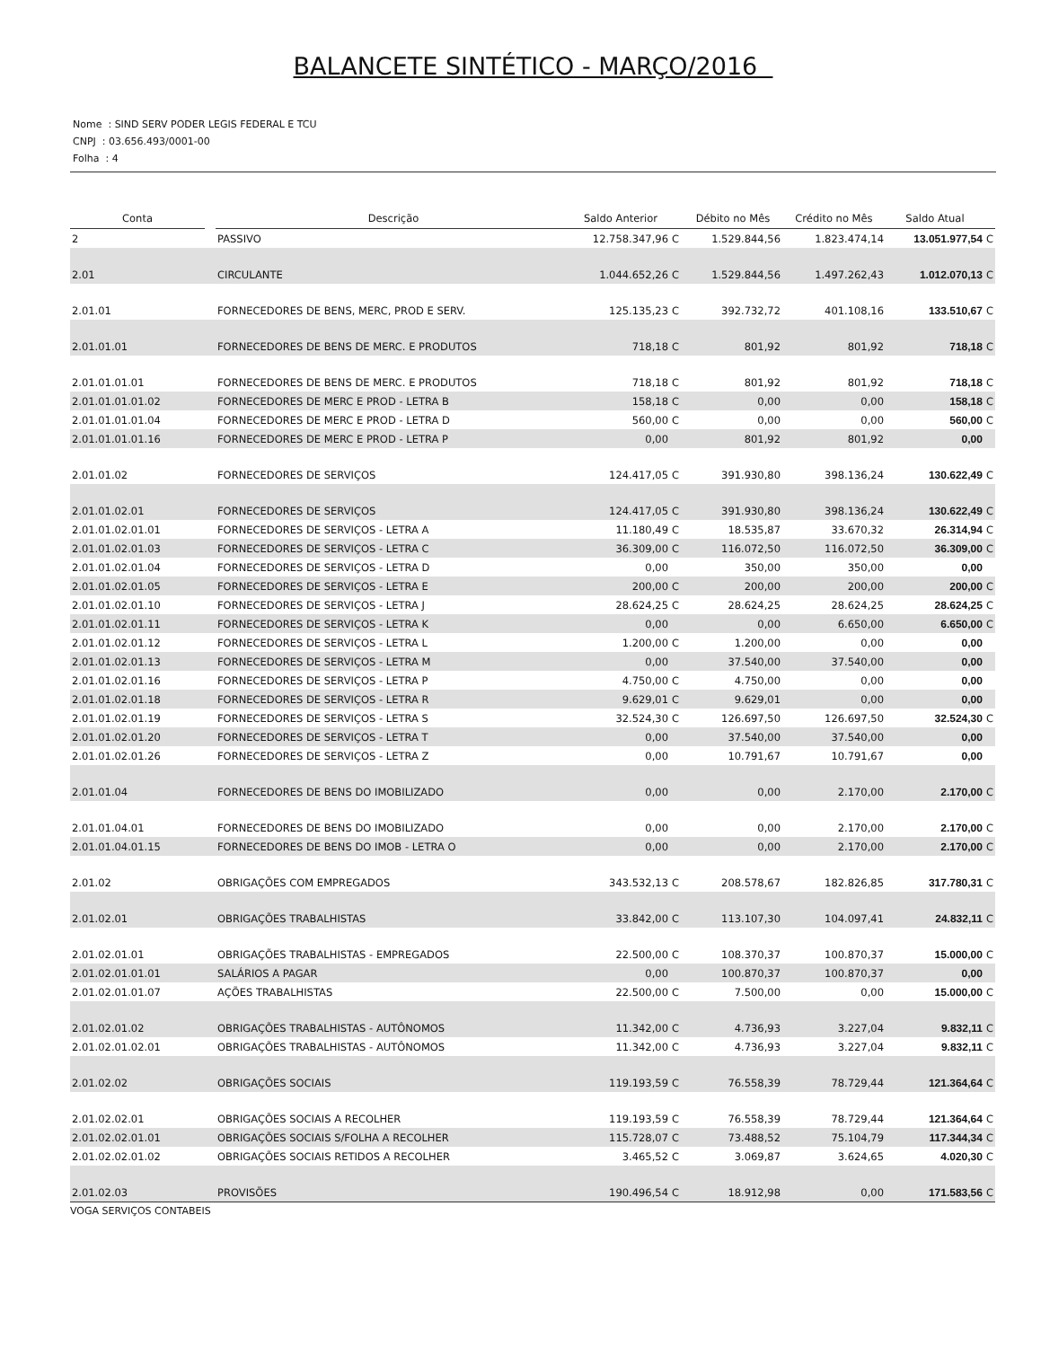BALANCETE SINTÉTICO - MARÇO/2016
Nome : SIND SERV PODER LEGIS FEDERAL E TCU
CNPJ : 03.656.493/0001-00
Folha : 4
| Conta | | Descrição | Saldo Anterior | | Débito no Mês | Crédito no Mês | Saldo Atual | |
| --- | --- | --- | --- | --- | --- | --- | --- | --- |
| 2 | | PASSIVO | 12.758.347,96 | C | 1.529.844,56 | 1.823.474,14 | 13.051.977,54 | C |
| 2.01 | | CIRCULANTE | 1.044.652,26 | C | 1.529.844,56 | 1.497.262,43 | 1.012.070,13 | C |
| 2.01.01 | | FORNECEDORES DE BENS, MERC, PROD E SERV. | 125.135,23 | C | 392.732,72 | 401.108,16 | 133.510,67 | C |
| 2.01.01.01 | | FORNECEDORES DE BENS DE MERC. E PRODUTOS | 718,18 | C | 801,92 | 801,92 | 718,18 | C |
| 2.01.01.01.01 | | FORNECEDORES DE BENS DE MERC. E PRODUTOS | 718,18 | C | 801,92 | 801,92 | 718,18 | C |
| 2.01.01.01.01.02 | | FORNECEDORES DE MERC E PROD - LETRA B | 158,18 | C | 0,00 | 0,00 | 158,18 | C |
| 2.01.01.01.01.04 | | FORNECEDORES DE MERC E PROD - LETRA D | 560,00 | C | 0,00 | 0,00 | 560,00 | C |
| 2.01.01.01.01.16 | | FORNECEDORES DE MERC E PROD - LETRA P | 0,00 | | 801,92 | 801,92 | 0,00 | |
| 2.01.01.02 | | FORNECEDORES DE SERVIÇOS | 124.417,05 | C | 391.930,80 | 398.136,24 | 130.622,49 | C |
| 2.01.01.02.01 | | FORNECEDORES DE SERVIÇOS | 124.417,05 | C | 391.930,80 | 398.136,24 | 130.622,49 | C |
| 2.01.01.02.01.01 | | FORNECEDORES DE SERVIÇOS - LETRA A | 11.180,49 | C | 18.535,87 | 33.670,32 | 26.314,94 | C |
| 2.01.01.02.01.03 | | FORNECEDORES DE SERVIÇOS - LETRA C | 36.309,00 | C | 116.072,50 | 116.072,50 | 36.309,00 | C |
| 2.01.01.02.01.04 | | FORNECEDORES DE SERVIÇOS - LETRA D | 0,00 | | 350,00 | 350,00 | 0,00 | |
| 2.01.01.02.01.05 | | FORNECEDORES DE SERVIÇOS - LETRA E | 200,00 | C | 200,00 | 200,00 | 200,00 | C |
| 2.01.01.02.01.10 | | FORNECEDORES DE SERVIÇOS - LETRA J | 28.624,25 | C | 28.624,25 | 28.624,25 | 28.624,25 | C |
| 2.01.01.02.01.11 | | FORNECEDORES DE SERVIÇOS - LETRA K | 0,00 | | 0,00 | 6.650,00 | 6.650,00 | C |
| 2.01.01.02.01.12 | | FORNECEDORES DE SERVIÇOS - LETRA L | 1.200,00 | C | 1.200,00 | 0,00 | 0,00 | |
| 2.01.01.02.01.13 | | FORNECEDORES DE SERVIÇOS - LETRA M | 0,00 | | 37.540,00 | 37.540,00 | 0,00 | |
| 2.01.01.02.01.16 | | FORNECEDORES DE SERVIÇOS - LETRA P | 4.750,00 | C | 4.750,00 | 0,00 | 0,00 | |
| 2.01.01.02.01.18 | | FORNECEDORES DE SERVIÇOS - LETRA R | 9.629,01 | C | 9.629,01 | 0,00 | 0,00 | |
| 2.01.01.02.01.19 | | FORNECEDORES DE SERVIÇOS - LETRA S | 32.524,30 | C | 126.697,50 | 126.697,50 | 32.524,30 | C |
| 2.01.01.02.01.20 | | FORNECEDORES DE SERVIÇOS - LETRA T | 0,00 | | 37.540,00 | 37.540,00 | 0,00 | |
| 2.01.01.02.01.26 | | FORNECEDORES DE SERVIÇOS - LETRA Z | 0,00 | | 10.791,67 | 10.791,67 | 0,00 | |
| 2.01.01.04 | | FORNECEDORES DE BENS DO IMOBILIZADO | 0,00 | | 0,00 | 2.170,00 | 2.170,00 | C |
| 2.01.01.04.01 | | FORNECEDORES DE BENS DO IMOBILIZADO | 0,00 | | 0,00 | 2.170,00 | 2.170,00 | C |
| 2.01.01.04.01.15 | | FORNECEDORES DE BENS DO IMOB - LETRA O | 0,00 | | 0,00 | 2.170,00 | 2.170,00 | C |
| 2.01.02 | | OBRIGAÇÕES COM EMPREGADOS | 343.532,13 | C | 208.578,67 | 182.826,85 | 317.780,31 | C |
| 2.01.02.01 | | OBRIGAÇÕES TRABALHISTAS | 33.842,00 | C | 113.107,30 | 104.097,41 | 24.832,11 | C |
| 2.01.02.01.01 | | OBRIGAÇÕES TRABALHISTAS - EMPREGADOS | 22.500,00 | C | 108.370,37 | 100.870,37 | 15.000,00 | C |
| 2.01.02.01.01.01 | | SALÁRIOS A PAGAR | 0,00 | | 100.870,37 | 100.870,37 | 0,00 | |
| 2.01.02.01.01.07 | | AÇÕES TRABALHISTAS | 22.500,00 | C | 7.500,00 | 0,00 | 15.000,00 | C |
| 2.01.02.01.02 | | OBRIGAÇÕES TRABALHISTAS - AUTÔNOMOS | 11.342,00 | C | 4.736,93 | 3.227,04 | 9.832,11 | C |
| 2.01.02.01.02.01 | | OBRIGAÇÕES TRABALHISTAS - AUTÔNOMOS | 11.342,00 | C | 4.736,93 | 3.227,04 | 9.832,11 | C |
| 2.01.02.02 | | OBRIGAÇÕES SOCIAIS | 119.193,59 | C | 76.558,39 | 78.729,44 | 121.364,64 | C |
| 2.01.02.02.01 | | OBRIGAÇÕES SOCIAIS A RECOLHER | 119.193,59 | C | 76.558,39 | 78.729,44 | 121.364,64 | C |
| 2.01.02.02.01.01 | | OBRIGAÇÕES SOCIAIS S/FOLHA A RECOLHER | 115.728,07 | C | 73.488,52 | 75.104,79 | 117.344,34 | C |
| 2.01.02.02.01.02 | | OBRIGAÇÕES SOCIAIS RETIDOS A RECOLHER | 3.465,52 | C | 3.069,87 | 3.624,65 | 4.020,30 | C |
| 2.01.02.03 | | PROVISÕES | 190.496,54 | C | 18.912,98 | 0,00 | 171.583,56 | C |
VOGA SERVIÇOS CONTABEIS